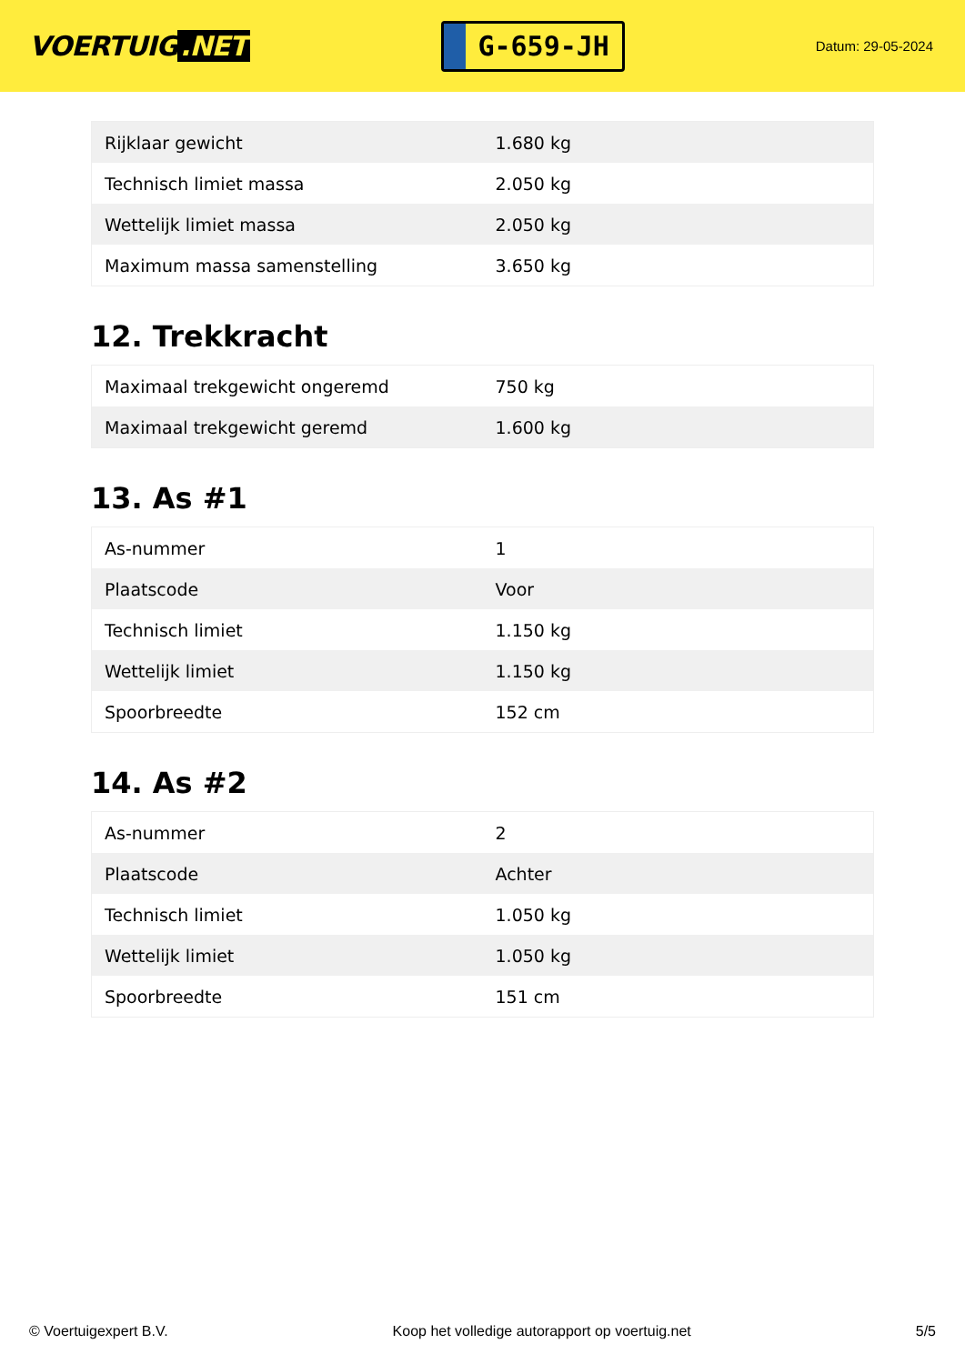VOERTUIG.NET
G-659-JH
Datum: 29-05-2024
| Rijklaar gewicht | 1.680 kg |
| Technisch limiet massa | 2.050 kg |
| Wettelijk limiet massa | 2.050 kg |
| Maximum massa samenstelling | 3.650 kg |
12. Trekkracht
| Maximaal trekgewicht ongeremd | 750 kg |
| Maximaal trekgewicht geremd | 1.600 kg |
13. As #1
| As-nummer | 1 |
| Plaatscode | Voor |
| Technisch limiet | 1.150 kg |
| Wettelijk limiet | 1.150 kg |
| Spoorbreedte | 152 cm |
14. As #2
| As-nummer | 2 |
| Plaatscode | Achter |
| Technisch limiet | 1.050 kg |
| Wettelijk limiet | 1.050 kg |
| Spoorbreedte | 151 cm |
© Voertuigexpert B.V. Koop het volledige autorapport op voertuig.net 5/5